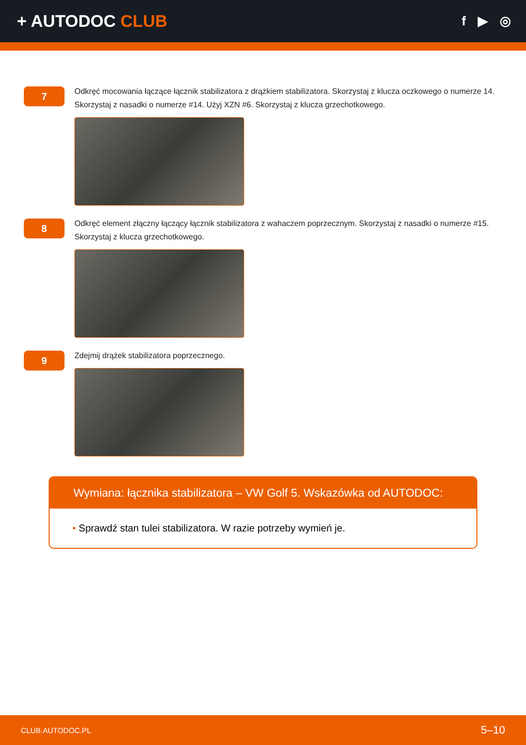+ AUTODOC CLUB
f ▶ ◎
7
Odkręć mocowania łączące łącznik stabilizatora z drążkiem stabilizatora. Skorzystaj z klucza oczkowego o numerze 14. Skorzystaj z nasadki o numerze #14. Użyj XZN #6. Skorzystaj z klucza grzechotkowego.
8
Odkręć element złączny łączący łącznik stabilizatora z wahaczem poprzecznym. Skorzystaj z nasadki o numerze #15. Skorzystaj z klucza grzechotkowego.
9
Zdejmij drążek stabilizatora poprzecznego.
Wymiana: łącznika stabilizatora – VW Golf 5. Wskazówka od AUTODOC:
• Sprawdź stan tulei stabilizatora. W razie potrzeby wymień je.
CLUB.AUTODOC.PL 5–10